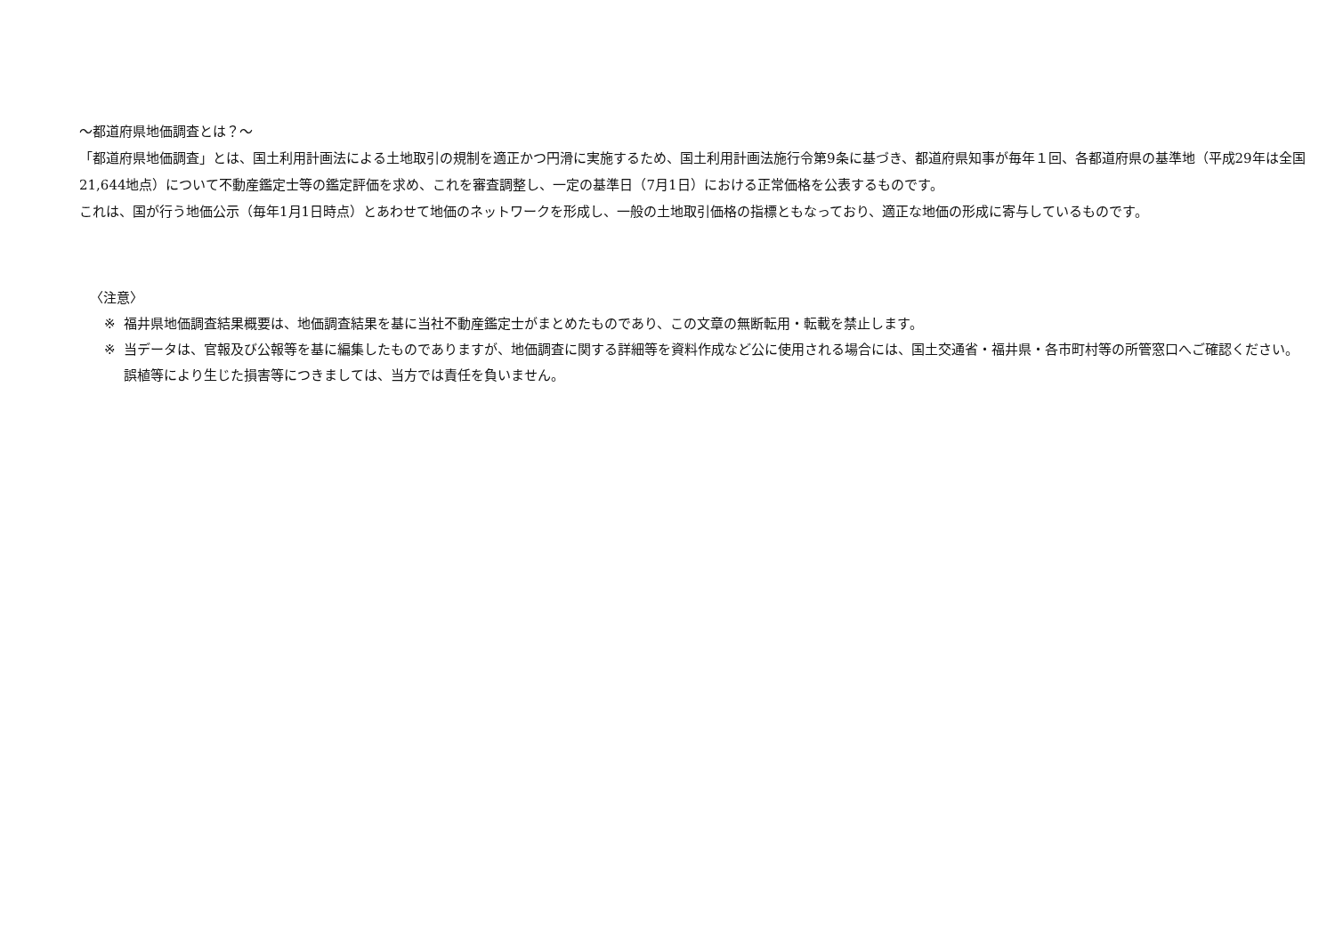～都道府県地価調査とは？～
「都道府県地価調査」とは、国土利用計画法による土地取引の規制を適正かつ円滑に実施するため、国土利用計画法施行令第9条に基づき、都道府県知事が毎年１回、各都道府県の基準地（平成29年は全国21,644地点）について不動産鑑定士等の鑑定評価を求め、これを審査調整し、一定の基準日（7月1日）における正常価格を公表するものです。
これは、国が行う地価公示（毎年1月1日時点）とあわせて地価のネットワークを形成し、一般の土地取引価格の指標ともなっており、適正な地価の形成に寄与しているものです。
〈注意〉
※ 福井県地価調査結果概要は、地価調査結果を基に当社不動産鑑定士がまとめたものであり、この文章の無断転用・転載を禁止します。
※ 当データは、官報及び公報等を基に編集したものでありますが、地価調査に関する詳細等を資料作成など公に使用される場合には、国土交通省・福井県・各市町村等の所管窓口へご確認ください。
誤植等により生じた損害等につきましては、当方では責任を負いません。